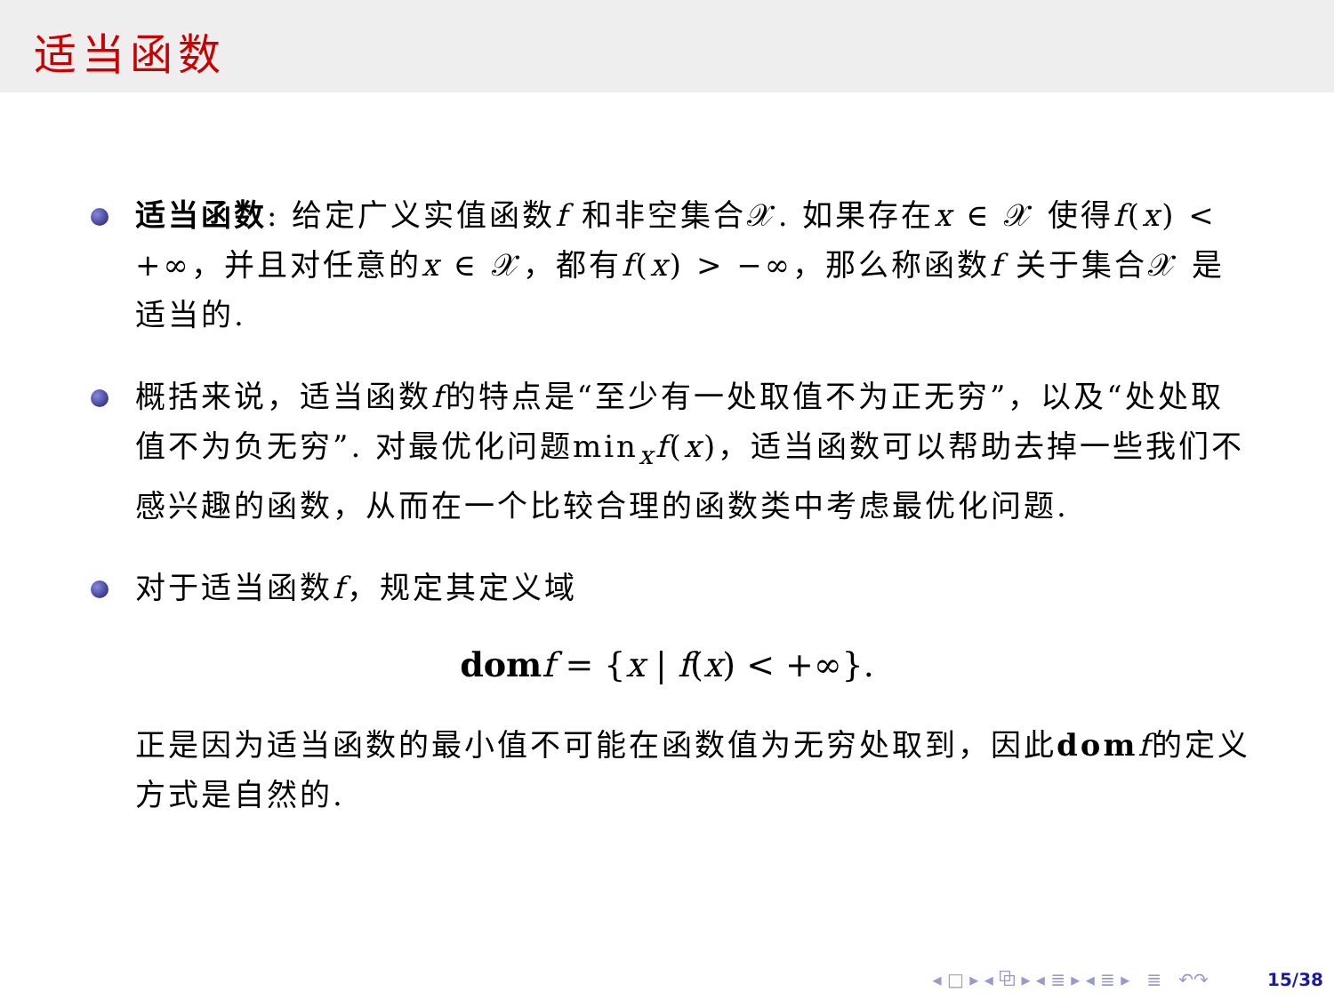适当函数
适当函数: 给定广义实值函数f 和非空集合𝒳. 如果存在x ∈ 𝒳 使得f(x) < +∞，并且对任意的x ∈ 𝒳，都有f(x) > −∞，那么称函数f 关于集合𝒳 是适当的.
概括来说，适当函数f的特点是“至少有一处取值不为正无穷”，以及“处处取值不为负无穷”. 对最优化问题min<sub>x</sub>f(x)，适当函数可以帮助去掉一些我们不感兴趣的函数，从而在一个比较合理的函数类中考虑最优化问题.
对于适当函数f，规定其定义域
dom f = {x | f(x) < +∞}.
正是因为适当函数的最小值不可能在函数值为无穷处取到，因此dom f的定义方式是自然的.
◂ □ ▸ ◂ ⧉ ▸ ◂ ≣ ▸ ◂ ≣ ▸ ≣ ↶↷ 15/38